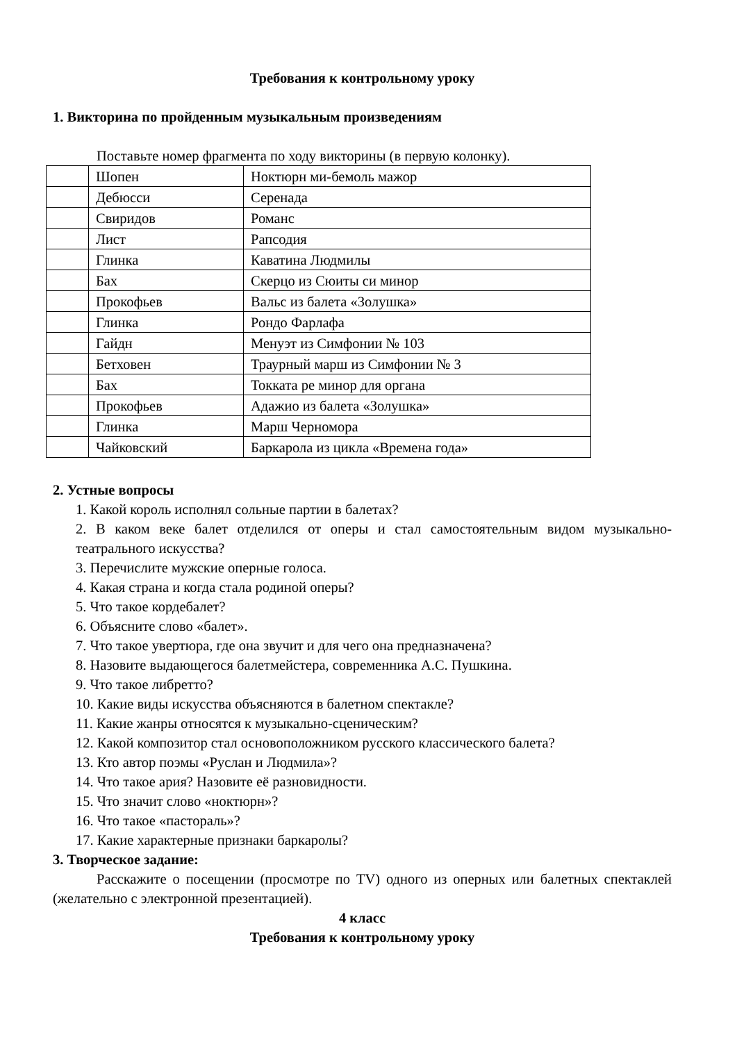Требования к контрольному уроку
1. Викторина по пройденным музыкальным произведениям
Поставьте номер фрагмента по ходу викторины (в первую колонку).
| | Шопен | Ноктюрн ми-бемоль мажор |
| | Дебюсси | Серенада |
| | Свиридов | Романс |
| | Лист | Рапсодия |
| | Глинка | Каватина Людмилы |
| | Бах | Скерцо из Сюиты си минор |
| | Прокофьев | Вальс из балета «Золушка» |
| | Глинка | Рондо Фарлафа |
| | Гайдн | Менуэт из Симфонии № 103 |
| | Бетховен | Траурный марш из Симфонии № 3 |
| | Бах | Токката ре минор для органа |
| | Прокофьев | Адажио из балета «Золушка» |
| | Глинка | Марш Черномора |
| | Чайковский | Баркарола из цикла «Времена года» |
2. Устные вопросы
1. Какой король исполнял сольные партии в балетах?
2. В каком веке балет отделился от оперы и стал самостоятельным видом музыкально-театрального искусства?
3. Перечислите мужские оперные голоса.
4. Какая страна и когда стала родиной оперы?
5. Что такое кордебалет?
6. Объясните слово «балет».
7. Что такое увертюра, где она звучит и для чего она предназначена?
8. Назовите выдающегося балетмейстера, современника А.С. Пушкина.
9. Что такое либретто?
10. Какие виды искусства объясняются в балетном спектакле?
11. Какие жанры относятся к музыкально-сценическим?
12. Какой композитор стал основоположником русского классического балета?
13. Кто автор поэмы «Руслан и Людмила»?
14. Что такое ария? Назовите её разновидности.
15. Что значит слово «ноктюрн»?
16. Что такое «пастораль»?
17. Какие характерные признаки баркаролы?
3. Творческое задание:
Расскажите о посещении (просмотре по TV) одного из оперных или балетных спектаклей (желательно с электронной презентацией).
4 класс
Требования к контрольному уроку